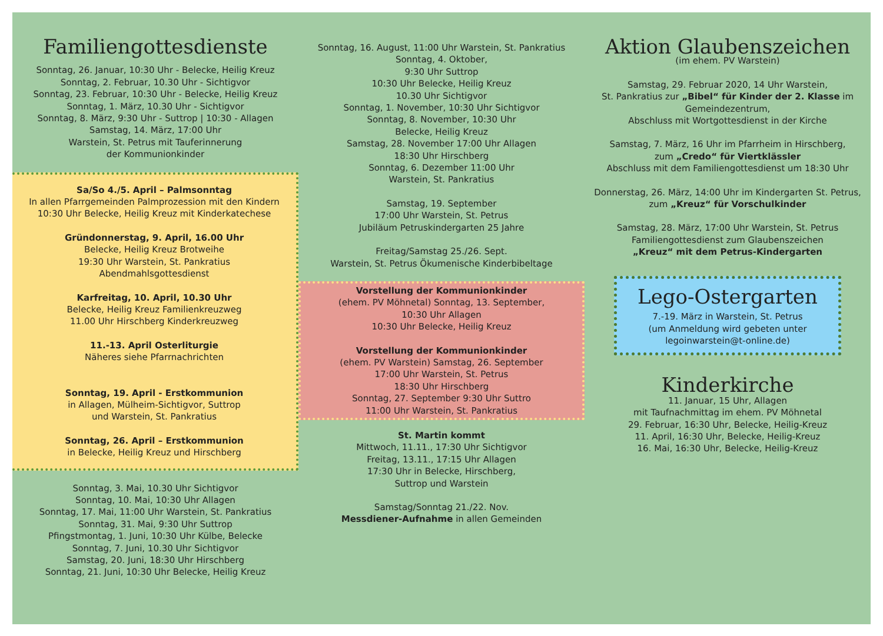Familiengottesdienste
Sonntag, 26. Januar, 10:30 Uhr - Belecke, Heilig Kreuz
Sonntag, 2. Februar, 10.30 Uhr - Sichtigvor
Sonntag, 23. Februar, 10:30 Uhr - Belecke, Heilig Kreuz
Sonntag, 1. März, 10.30 Uhr - Sichtigvor
Sonntag, 8. März, 9:30 Uhr - Suttrop | 10:30 - Allagen
Samstag, 14. März, 17:00 Uhr
Warstein, St. Petrus mit Tauferinnerung
der Kommunionkinder
Sa/So 4./5. April – Palmsonntag
In allen Pfarrgemeinden Palmprozession mit den Kindern
10:30 Uhr Belecke, Heilig Kreuz mit Kinderkatechese
Gründonnerstag, 9. April, 16.00 Uhr
Belecke, Heilig Kreuz Brotweihe
19:30 Uhr Warstein, St. Pankratius
Abendmahlsgottesdienst
Karfreitag, 10. April, 10.30 Uhr
Belecke, Heilig Kreuz Familienkreuzweg
11.00 Uhr Hirschberg Kinderkreuzweg
11.-13. April Osterliturgie
Näheres siehe Pfarrnachrichten
Sonntag, 19. April - Erstkommunion
in Allagen, Mülheim-Sichtigvor, Suttrop
und Warstein, St. Pankratius
Sonntag, 26. April – Erstkommunion
in Belecke, Heilig Kreuz und Hirschberg
Sonntag, 3. Mai, 10.30 Uhr Sichtigvor
Sonntag, 10. Mai, 10:30 Uhr Allagen
Sonntag, 17. Mai, 11:00 Uhr Warstein, St. Pankratius
Sonntag, 31. Mai, 9:30 Uhr Suttrop
Pfingstmontag, 1. Juni, 10:30 Uhr Külbe, Belecke
Sonntag, 7. Juni, 10.30 Uhr Sichtigvor
Samstag, 20. Juni, 18:30 Uhr Hirschberg
Sonntag, 21. Juni, 10:30 Uhr Belecke, Heilig Kreuz
Sonntag, 16. August, 11:00 Uhr Warstein, St. Pankratius
Sonntag, 4. Oktober,
9:30 Uhr Suttrop
10:30 Uhr Belecke, Heilig Kreuz
10.30 Uhr Sichtigvor
Sonntag, 1. November, 10:30 Uhr Sichtigvor
Sonntag, 8. November, 10:30 Uhr
Belecke, Heilig Kreuz
Samstag, 28. November 17:00 Uhr Allagen
18:30 Uhr Hirschberg
Sonntag, 6. Dezember 11:00 Uhr
Warstein, St. Pankratius
Samstag, 19. September
17:00 Uhr Warstein, St. Petrus
Jubiläum Petruskindergarten 25 Jahre
Freitag/Samstag 25./26. Sept.
Warstein, St. Petrus Ökumenische Kinderbibeltage
Vorstellung der Kommunionkinder
(ehem. PV Möhnetal) Sonntag, 13. September,
10:30 Uhr Allagen
10:30 Uhr Belecke, Heilig Kreuz
Vorstellung der Kommunionkinder
(ehem. PV Warstein) Samstag, 26. September
17:00 Uhr Warstein, St. Petrus
18:30 Uhr Hirschberg
Sonntag, 27. September 9:30 Uhr Suttro
11:00 Uhr Warstein, St. Pankratius
St. Martin kommt
Mittwoch, 11.11., 17:30 Uhr Sichtigvor
Freitag, 13.11., 17:15 Uhr Allagen
17:30 Uhr in Belecke, Hirschberg,
Suttrop und Warstein
Samstag/Sonntag 21./22. Nov.
Messdiener-Aufnahme in allen Gemeinden
Aktion Glaubenszeichen
(im ehem. PV Warstein)
Samstag, 29. Februar 2020, 14 Uhr Warstein,
St. Pankratius zur „Bibel“ für Kinder der 2. Klasse im Gemeindezentrum,
Abschluss mit Wortgottesdienst in der Kirche
Samstag, 7. März, 16 Uhr im Pfarrheim in Hirschberg,
zum „Credo“ für Viertklässler
Abschluss mit dem Familiengottesdienst um 18:30 Uhr
Donnerstag, 26. März, 14:00 Uhr im Kindergarten St. Petrus, zum „Kreuz“ für Vorschulkinder
Samstag, 28. März, 17:00 Uhr Warstein, St. Petrus
Familiengottesdienst zum Glaubenszeichen
„Kreuz“ mit dem Petrus-Kindergarten
Lego-Ostergarten
7.-19. März in Warstein, St. Petrus
(um Anmeldung wird gebeten unter
legoinwarstein@t-online.de)
Kinderkirche
11. Januar, 15 Uhr, Allagen
mit Taufnachmittag im ehem. PV Möhnetal
29. Februar, 16:30 Uhr, Belecke, Heilig-Kreuz
11. April, 16:30 Uhr, Belecke, Heilig-Kreuz
16. Mai, 16:30 Uhr, Belecke, Heilig-Kreuz